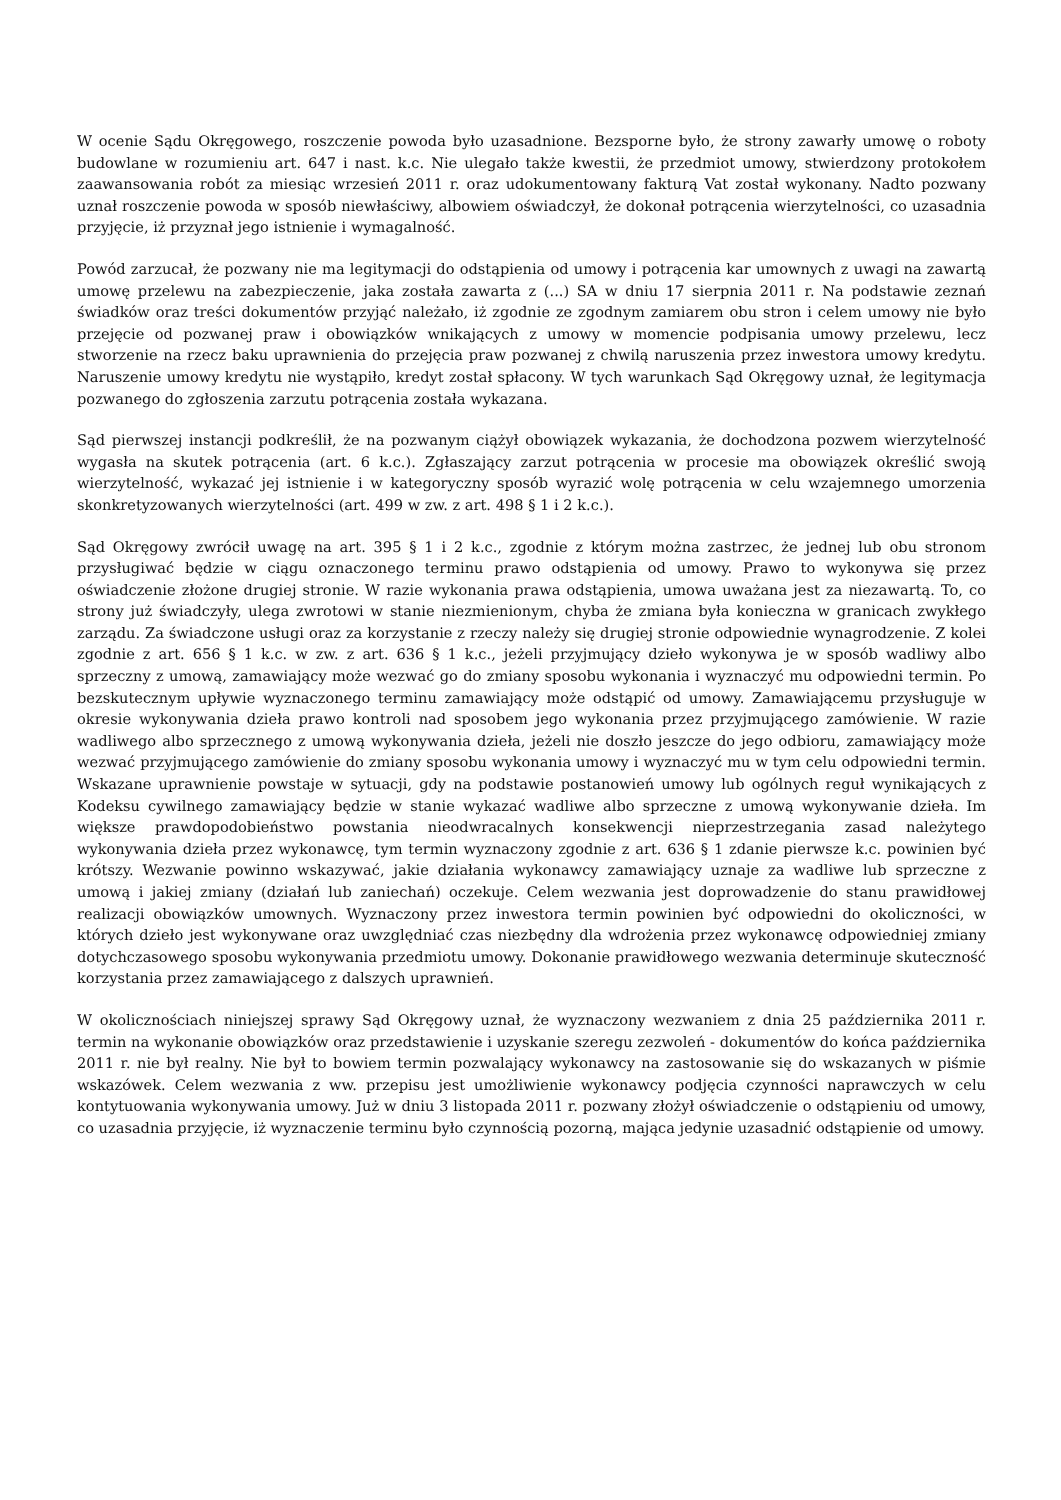W ocenie Sądu Okręgowego, roszczenie powoda było uzasadnione. Bezsporne było, że strony zawarły umowę o roboty budowlane w rozumieniu art. 647 i nast. k.c. Nie ulegało także kwestii, że przedmiot umowy, stwierdzony protokołem zaawansowania robót za miesiąc wrzesień 2011 r. oraz udokumentowany fakturą Vat został wykonany. Nadto pozwany uznał roszczenie powoda w sposób niewłaściwy, albowiem oświadczył, że dokonał potrącenia wierzytelności, co uzasadnia przyjęcie, iż przyznał jego istnienie i wymagalność.
Powód zarzucał, że pozwany nie ma legitymacji do odstąpienia od umowy i potrącenia kar umownych z uwagi na zawartą umowę przelewu na zabezpieczenie, jaka została zawarta z (...) SA w dniu 17 sierpnia 2011 r. Na podstawie zeznań świadków oraz treści dokumentów przyjąć należało, iż zgodnie ze zgodnym zamiarem obu stron i celem umowy nie było przejęcie od pozwanej praw i obowiązków wnikających z umowy w momencie podpisania umowy przelewu, lecz stworzenie na rzecz baku uprawnienia do przejęcia praw pozwanej z chwilą naruszenia przez inwestora umowy kredytu. Naruszenie umowy kredytu nie wystąpiło, kredyt został spłacony. W tych warunkach Sąd Okręgowy uznał, że legitymacja pozwanego do zgłoszenia zarzutu potrącenia została wykazana.
Sąd pierwszej instancji podkreślił, że na pozwanym ciążył obowiązek wykazania, że dochodzona pozwem wierzytelność wygasła na skutek potrącenia (art. 6 k.c.). Zgłaszający zarzut potrącenia w procesie ma obowiązek określić swoją wierzytelność, wykazać jej istnienie i w kategoryczny sposób wyrazić wolę potrącenia w celu wzajemnego umorzenia skonkretyzowanych wierzytelności (art. 499 w zw. z art. 498 § 1 i 2 k.c.).
Sąd Okręgowy zwrócił uwagę na art. 395 § 1 i 2 k.c., zgodnie z którym można zastrzec, że jednej lub obu stronom przysługiwać będzie w ciągu oznaczonego terminu prawo odstąpienia od umowy. Prawo to wykonywa się przez oświadczenie złożone drugiej stronie. W razie wykonania prawa odstąpienia, umowa uważana jest za niezawartą. To, co strony już świadczyły, ulega zwrotowi w stanie niezmienionym, chyba że zmiana była konieczna w granicach zwykłego zarządu. Za świadczone usługi oraz za korzystanie z rzeczy należy się drugiej stronie odpowiednie wynagrodzenie. Z kolei zgodnie z art. 656 § 1 k.c. w zw. z art. 636 § 1 k.c., jeżeli przyjmujący dzieło wykonywa je w sposób wadliwy albo sprzeczny z umową, zamawiający może wezwać go do zmiany sposobu wykonania i wyznaczyć mu odpowiedni termin. Po bezskutecznym upływie wyznaczonego terminu zamawiający może odstąpić od umowy. Zamawiającemu przysługuje w okresie wykonywania dzieła prawo kontroli nad sposobem jego wykonania przez przyjmującego zamówienie. W razie wadliwego albo sprzecznego z umową wykonywania dzieła, jeżeli nie doszło jeszcze do jego odbioru, zamawiający może wezwać przyjmującego zamówienie do zmiany sposobu wykonania umowy i wyznaczyć mu w tym celu odpowiedni termin. Wskazane uprawnienie powstaje w sytuacji, gdy na podstawie postanowień umowy lub ogólnych reguł wynikających z Kodeksu cywilnego zamawiający będzie w stanie wykazać wadliwe albo sprzeczne z umową wykonywanie dzieła. Im większe prawdopodobieństwo powstania nieodwracalnych konsekwencji nieprzestrzegania zasad należytego wykonywania dzieła przez wykonawcę, tym termin wyznaczony zgodnie z art. 636 § 1 zdanie pierwsze k.c. powinien być krótszy. Wezwanie powinno wskazywać, jakie działania wykonawcy zamawiający uznaje za wadliwe lub sprzeczne z umową i jakiej zmiany (działań lub zaniechań) oczekuje. Celem wezwania jest doprowadzenie do stanu prawidłowej realizacji obowiązków umownych. Wyznaczony przez inwestora termin powinien być odpowiedni do okoliczności, w których dzieło jest wykonywane oraz uwzględniać czas niezbędny dla wdrożenia przez wykonawcę odpowiedniej zmiany dotychczasowego sposobu wykonywania przedmiotu umowy. Dokonanie prawidłowego wezwania determinuje skuteczność korzystania przez zamawiającego z dalszych uprawnień.
W okolicznościach niniejszej sprawy Sąd Okręgowy uznał, że wyznaczony wezwaniem z dnia 25 października 2011 r. termin na wykonanie obowiązków oraz przedstawienie i uzyskanie szeregu zezwoleń - dokumentów do końca października 2011 r. nie był realny. Nie był to bowiem termin pozwalający wykonawcy na zastosowanie się do wskazanych w piśmie wskazówek. Celem wezwania z ww. przepisu jest umożliwienie wykonawcy podjęcia czynności naprawczych w celu kontytuowania wykonywania umowy. Już w dniu 3 listopada 2011 r. pozwany złożył oświadczenie o odstąpieniu od umowy, co uzasadnia przyjęcie, iż wyznaczenie terminu było czynnością pozorną, mająca jedynie uzasadnić odstąpienie od umowy.